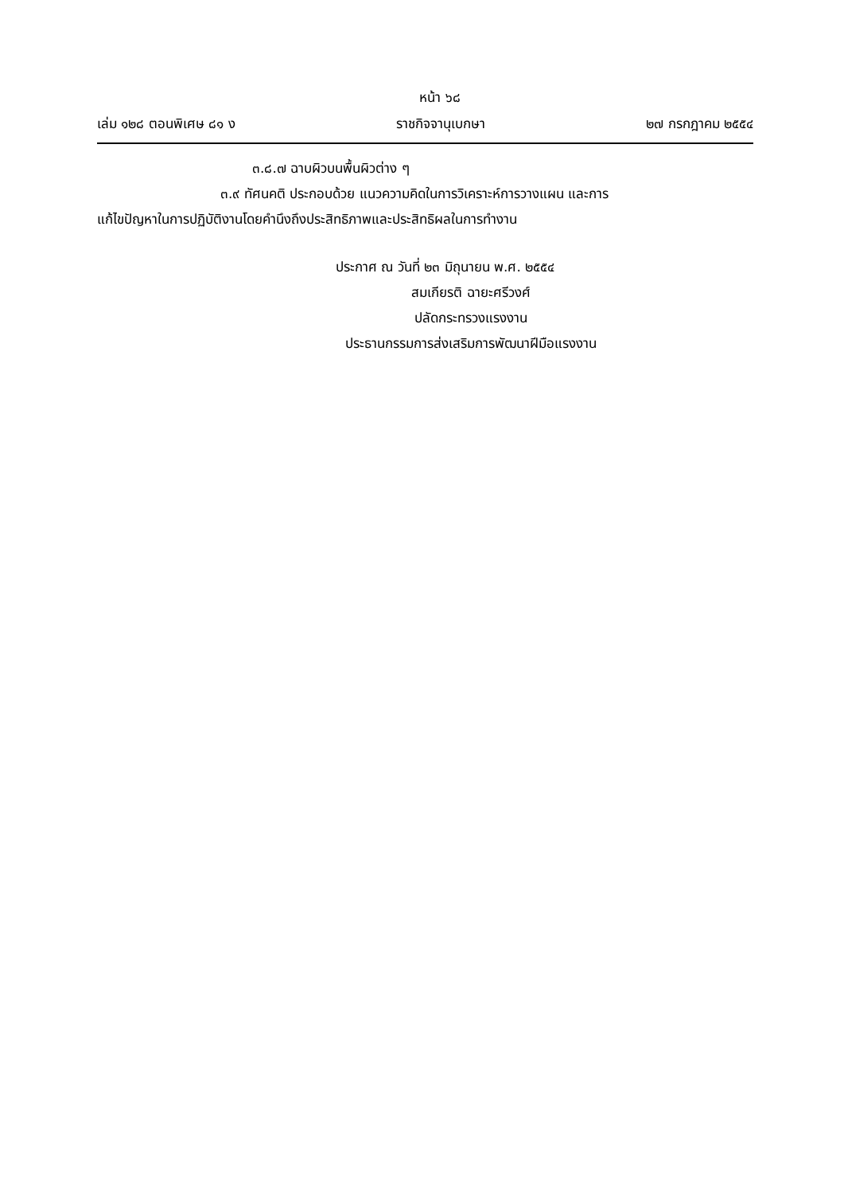หน้า ๖๘
เล่ม ๑๒๘ ตอนพิเศษ ๘๑ ง ราชกิจจานุเบกษา ๒๗ กรกฎาคม ๒๕๕๔
๓.๘.๗ ฉาบผิวบนพื้นผิวต่าง ๆ
๓.๙ ทัศนคติ ประกอบด้วย แนวความคิดในการวิเคราะห์การวางแผน และการ
แก้ไขปัญหาในการปฏิบัติงานโดยคำนึงถึงประสิทธิภาพและประสิทธิผลในการทำงาน
ประกาศ ณ วันที่ ๒๓ มิถุนายน พ.ศ. ๒๕๕๔
สมเกียรติ ฉายะศรีวงศ์
ปลัดกระทรวงแรงงาน
ประธานกรรมการส่งเสริมการพัฒนาฝีมือแรงงาน